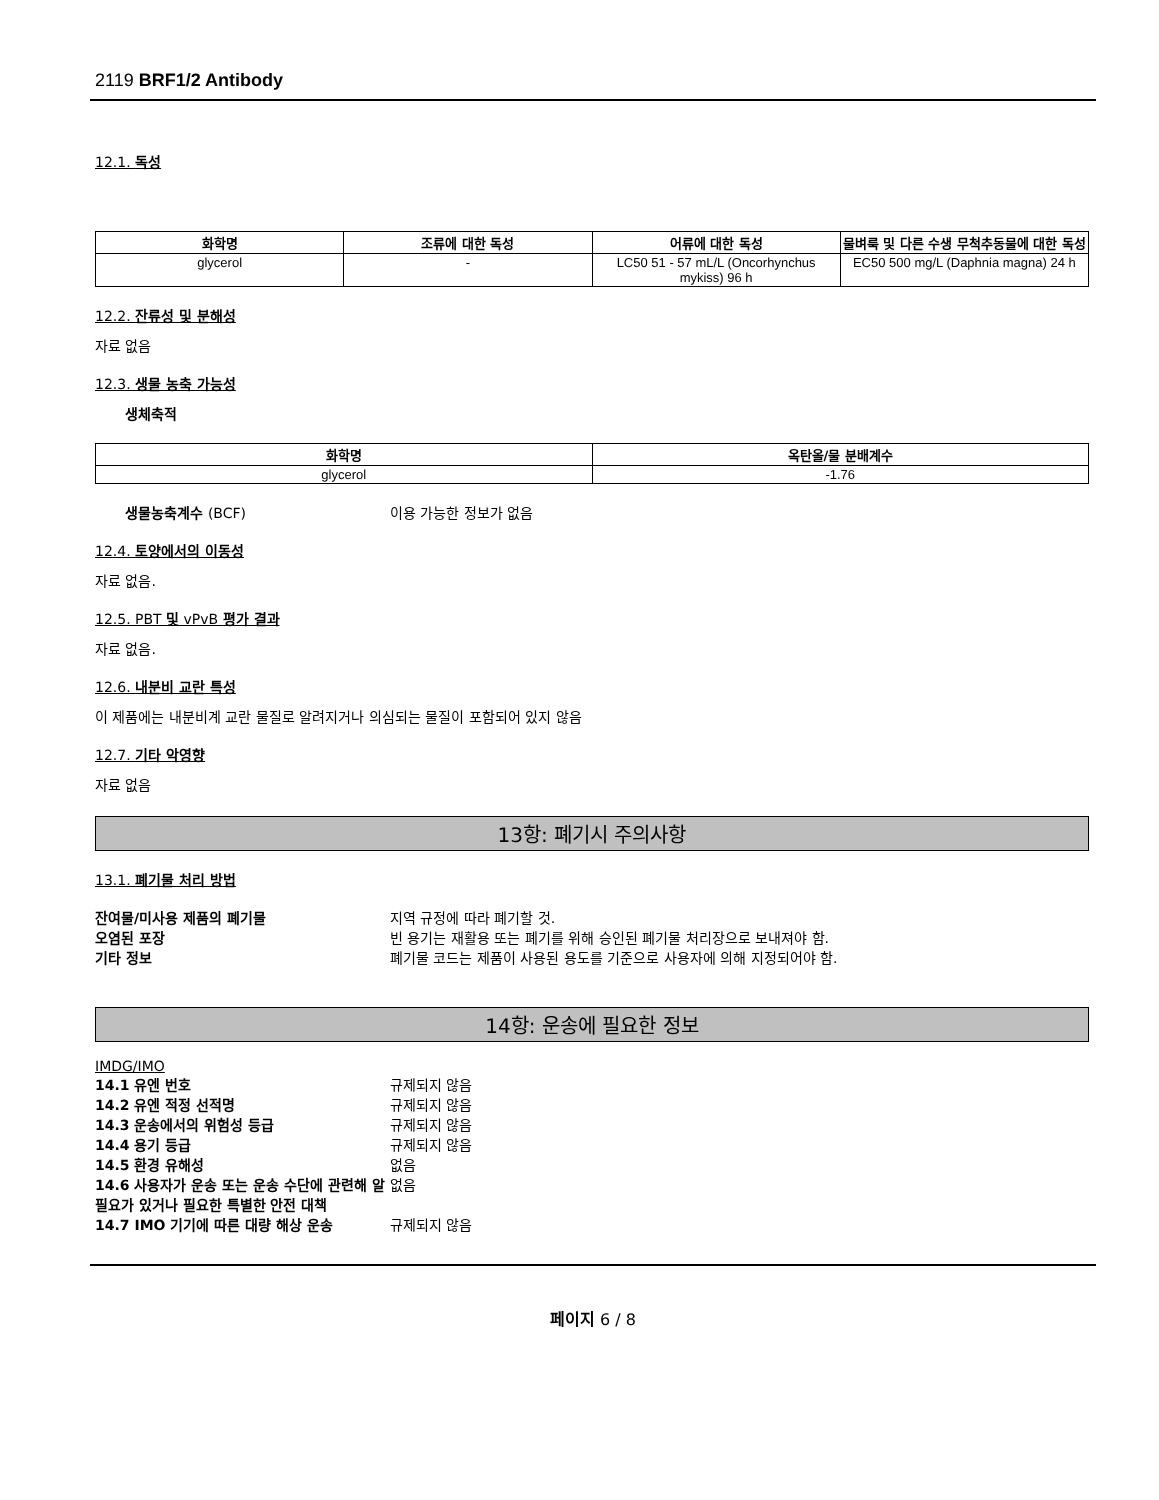2119 BRF1/2 Antibody
12.1. 독성
| 화학명 | 조류에 대한 독성 | 어류에 대한 독성 | 물벼룩 및 다른 수생 무척추동물에 대한 독성 |
| --- | --- | --- | --- |
| glycerol | - | LC50 51 - 57 mL/L (Oncorhynchus mykiss) 96 h | EC50 500 mg/L (Daphnia magna) 24 h |
12.2. 잔류성 및 분해성
자료 없음
12.3. 생물 농축 가능성
생체축적
| 화학명 | 옥탄올/물 분배계수 |
| --- | --- |
| glycerol | -1.76 |
생물농축계수 (BCF) 이용 가능한 정보가 없음
12.4. 토양에서의 이동성
자료 없음.
12.5. PBT 및 vPvB 평가 결과
자료 없음.
12.6. 내분비 교란 특성
이 제품에는 내분비계 교란 물질로 알려지거나 의심되는 물질이 포함되어 있지 않음
12.7. 기타 악영향
자료 없음
13항: 폐기시 주의사항
13.1. 폐기물 처리 방법
잔여물/미사용 제품의 폐기물 지역 규정에 따라 폐기할 것.
오염된 포장 빈 용기는 재활용 또는 폐기를 위해 승인된 폐기물 처리장으로 보내져야 함.
기타 정보 폐기물 코드는 제품이 사용된 용도를 기준으로 사용자에 의해 지정되어야 함.
14항: 운송에 필요한 정보
IMDG/IMO
14.1 유엔 번호 규제되지 않음
14.2 유엔 적정 선적명 규제되지 않음
14.3 운송에서의 위험성 등급 규제되지 않음
14.4 용기 등급 규제되지 않음
14.5 환경 유해성 없음
14.6 사용자가 운송 또는 운송 수단에 관련해 알 필요가 있거나 필요한 특별한 안전 대책 없음
14.7 IMO 기기에 따른 대량 해상 운송 규제되지 않음
페이지 6 / 8